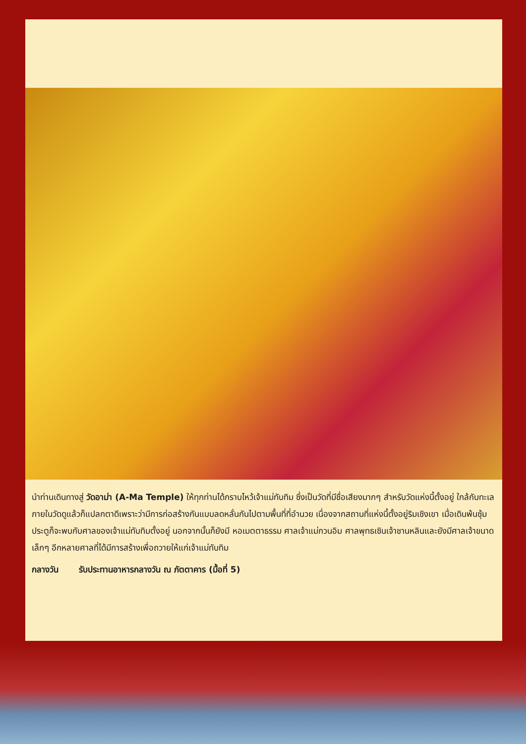นำท่านเดินทางสู่ วัดอาม่า (A-Ma Temple) ให้ทุกท่านได้กราบไหว้เจ้าแม่ทับทิม ซึ่งเป็นวัดที่มีชื่อเสียงมากๆ สำหรับวัดแห่งนี้ตั้งอยู่ ใกล้กับทะเล ภายในวัดดูแล้วก็แปลกตาดีเพราะว่ามีการก่อสร้างกันแบบลดหลั่นกันไปตามพื้นที่ที่อำนวย เนื่องจากสถานที่แห่งนี้ตั้งอยู่ริมเชิงเขา เมื่อเดินพ้นซุ้มประตูก็จะพบกับศาลของเจ้าแม่ทับทิมตั้งอยู่ นอกจากนั้นก็ยังมี หอเมตตาธรรม ศาลเจ้าแม่กวนอิม ศาลพุทธเซินเจ้าชานหลินและยังมีศาลเจ้าขนาดเล็กๆ อีกหลายศาลที่ได้มีการสร้างเพื่อถวายให้แก่เจ้าแม่ทับทิม
กลางวัน รับประทานอาหารกลางวัน ณ ภัตตาคาร (มื้อที่ 5)